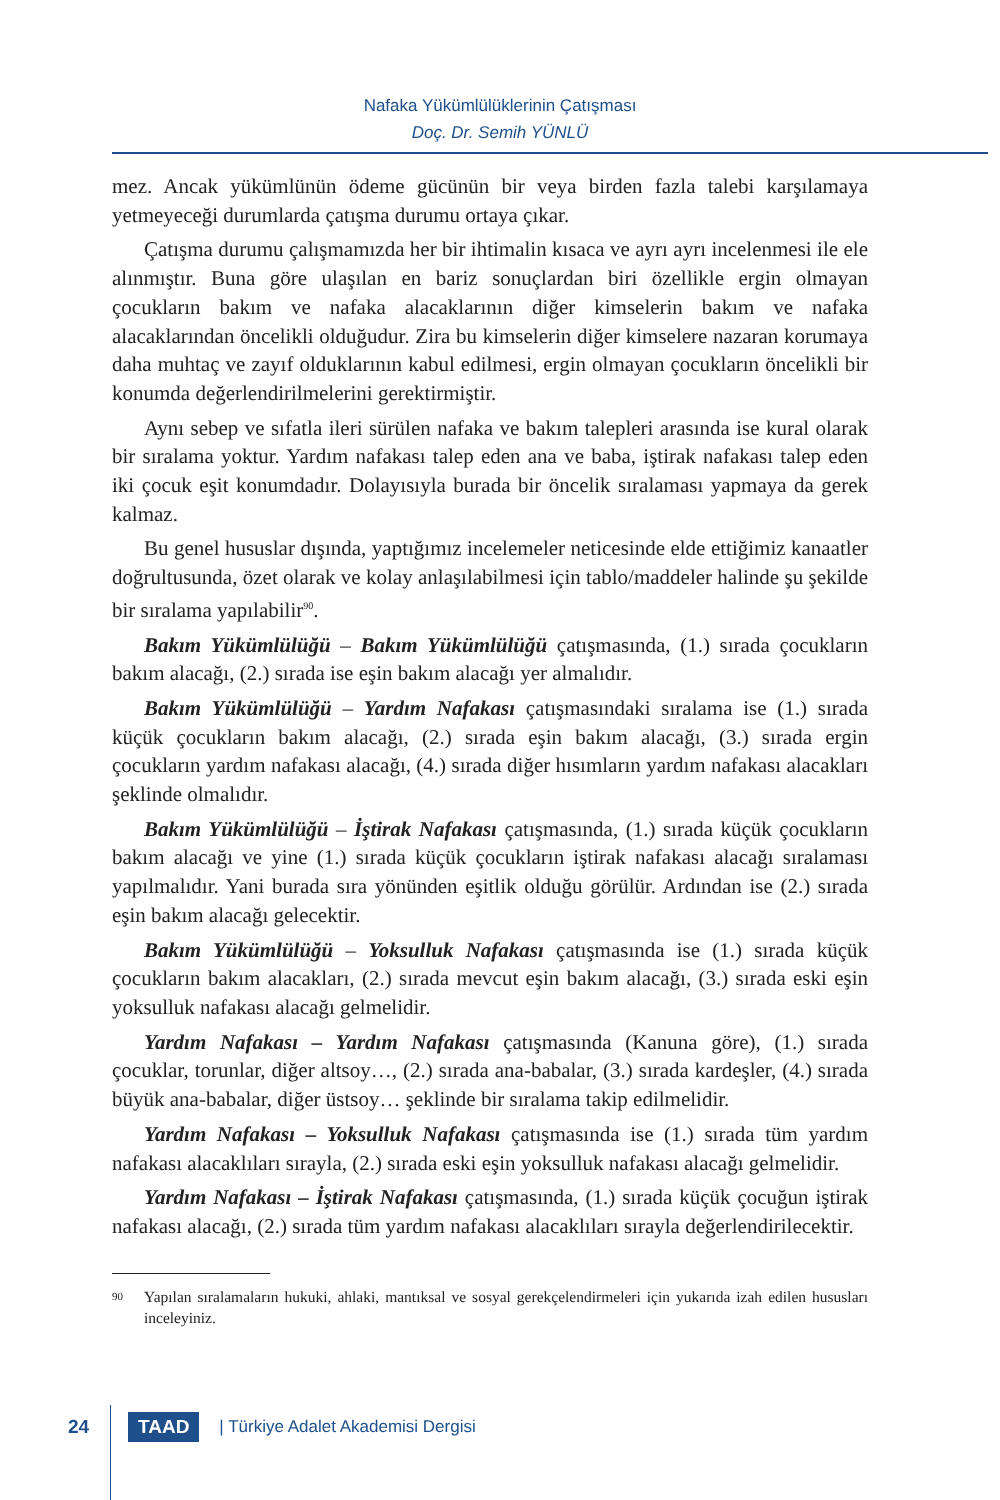Nafaka Yükümlülüklerinin Çatışması
Doç. Dr. Semih YÜNLÜ
mez. Ancak yükümlünün ödeme gücünün bir veya birden fazla talebi karşılamaya yetmeyeceği durumlarda çatışma durumu ortaya çıkar.
Çatışma durumu çalışmamızda her bir ihtimalin kısaca ve ayrı ayrı incelenmesi ile ele alınmıştır. Buna göre ulaşılan en bariz sonuçlardan biri özellikle ergin olmayan çocukların bakım ve nafaka alacaklarının diğer kimselerin bakım ve nafaka alacaklarından öncelikli olduğudur. Zira bu kimselerin diğer kimselere nazaran korumaya daha muhtaç ve zayıf olduklarının kabul edilmesi, ergin olmayan çocukların öncelikli bir konumda değerlendirilmelerini gerektirmiştir.
Aynı sebep ve sıfatla ileri sürülen nafaka ve bakım talepleri arasında ise kural olarak bir sıralama yoktur. Yardım nafakası talep eden ana ve baba, iştirak nafakası talep eden iki çocuk eşit konumdadır. Dolayısıyla burada bir öncelik sıralaması yapmaya da gerek kalmaz.
Bu genel hususlar dışında, yaptığımız incelemeler neticesinde elde ettiğimiz kanaatler doğrultusunda, özet olarak ve kolay anlaşılabilmesi için tablo/maddeler halinde şu şekilde bir sıralama yapılabilir<sup>90</sup>.
Bakım Yükümlülüğü – Bakım Yükümlülüğü çatışmasında, (1.) sırada çocukların bakım alacağı, (2.) sırada ise eşin bakım alacağı yer almalıdır.
Bakım Yükümlülüğü – Yardım Nafakası çatışmasındaki sıralama ise (1.) sırada küçük çocukların bakım alacağı, (2.) sırada eşin bakım alacağı, (3.) sırada ergin çocukların yardım nafakası alacağı, (4.) sırada diğer hısımların yardım nafakası alacakları şeklinde olmalıdır.
Bakım Yükümlülüğü – İştirak Nafakası çatışmasında, (1.) sırada küçük çocukların bakım alacağı ve yine (1.) sırada küçük çocukların iştirak nafakası alacağı sıralaması yapılmalıdır. Yani burada sıra yönünden eşitlik olduğu görülür. Ardından ise (2.) sırada eşin bakım alacağı gelecektir.
Bakım Yükümlülüğü – Yoksulluk Nafakası çatışmasında ise (1.) sırada küçük çocukların bakım alacakları, (2.) sırada mevcut eşin bakım alacağı, (3.) sırada eski eşin yoksulluk nafakası alacağı gelmelidir.
Yardım Nafakası – Yardım Nafakası çatışmasında (Kanuna göre), (1.) sırada çocuklar, torunlar, diğer altsoy…, (2.) sırada ana-babalar, (3.) sırada kardeşler, (4.) sırada büyük ana-babalar, diğer üstsoy… şeklinde bir sıralama takip edilmelidir.
Yardım Nafakası – Yoksulluk Nafakası çatışmasında ise (1.) sırada tüm yardım nafakası alacaklıları sırayla, (2.) sırada eski eşin yoksulluk nafakası alacağı gelmelidir.
Yardım Nafakası – İştirak Nafakası çatışmasında, (1.) sırada küçük çocuğun iştirak nafakası alacağı, (2.) sırada tüm yardım nafakası alacaklıları sırayla değerlendirilecektir.
90
Yapılan sıralamaların hukuki, ahlaki, mantıksal ve sosyal gerekçelendirmeleri için yukarıda izah edilen hususları inceleyiniz.
24
TAAD
| Türkiye Adalet Akademisi Dergisi